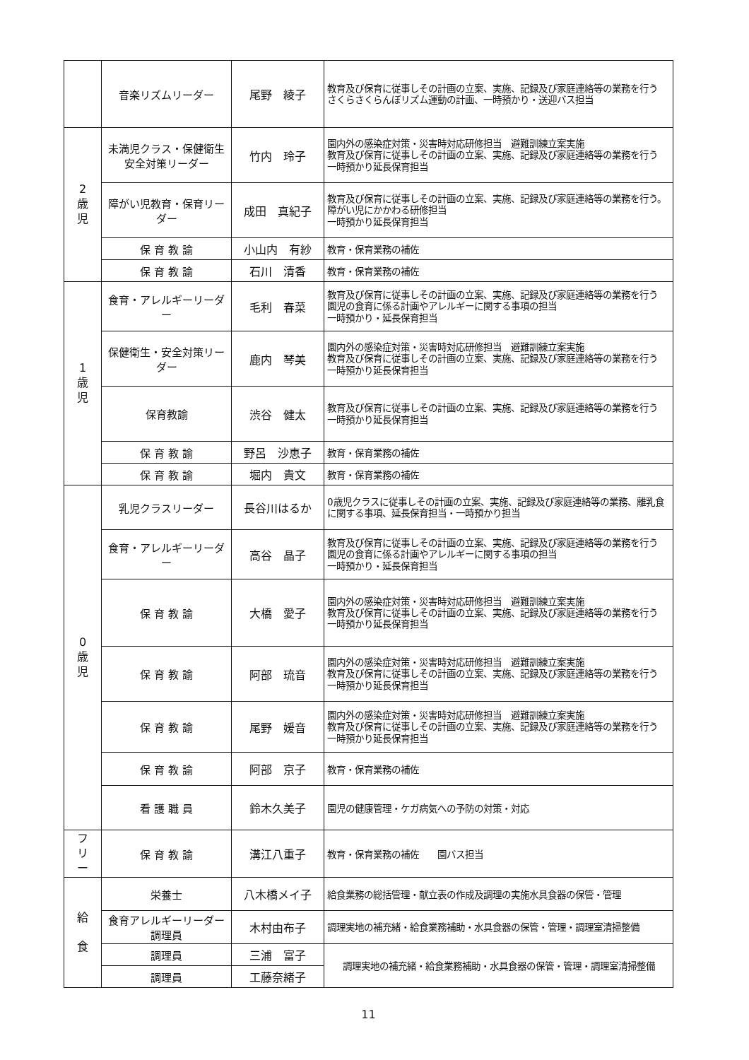| | 音楽リズムリーダー | 尾野 綾子 | 教育及び保育に従事しその計画の立案、実施、記録及び家庭連絡等の業務を行う さくらさくらんぼリズム運動の計画、一時預かり・送迎バス担当 |
| 2 歳 児 | 未満児クラス・保健衛生安全対策リーダー | 竹内 玲子 | 園内外の感染症対策・災害時対応研修担当 避難訓練立案実施 教育及び保育に従事しその計画の立案、実施、記録及び家庭連絡等の業務を行う 一時預かり延長保育担当 |
| | 障がい児教育・保育リーダー | 成田 真紀子 | 教育及び保育に従事しその計画の立案、実施、記録及び家庭連絡等の業務を行う。障がい児にかかわる研修担当 一時預かり延長保育担当 |
| | 保 育 教 諭 | 小山内 有紗 | 教育・保育業務の補佐 |
| | 保 育 教 諭 | 石川 清香 | 教育・保育業務の補佐 |
| 1 歳 児 | 食育・アレルギーリーダー | 毛利 春菜 | 教育及び保育に従事しその計画の立案、実施、記録及び家庭連絡等の業務を行う 園児の食育に係る計画やアレルギーに関する事項の担当 一時預かり・延長保育担当 |
| | 保健衛生・安全対策リーダー | 鹿内 琴美 | 園内外の感染症対策・災害時対応研修担当 避難訓練立案実施 教育及び保育に従事しその計画の立案、実施、記録及び家庭連絡等の業務を行う 一時預かり延長保育担当 |
| | 保育教諭 | 渋谷 健太 | 教育及び保育に従事しその計画の立案、実施、記録及び家庭連絡等の業務を行う 一時預かり延長保育担当 |
| | 保 育 教 諭 | 野呂 沙恵子 | 教育・保育業務の補佐 |
| | 保 育 教 諭 | 堀内 貴文 | 教育・保育業務の補佐 |
| 0 歳 児 | 乳児クラスリーダー | 長谷川はるか | 0歳児クラスに従事しその計画の立案、実施、記録及び家庭連絡等の業務、離乳食に関する事項、延長保育担当・一時預かり担当 |
| | 食育・アレルギーリーダー | 高谷 晶子 | 教育及び保育に従事しその計画の立案、実施、記録及び家庭連絡等の業務を行う 園児の食育に係る計画やアレルギーに関する事項の担当 一時預かり・延長保育担当 |
| | 保 育 教 諭 | 大橋 愛子 | 園内外の感染症対策・災害時対応研修担当 避難訓練立案実施 教育及び保育に従事しその計画の立案、実施、記録及び家庭連絡等の業務を行う 一時預かり延長保育担当 |
| | 保 育 教 諭 | 阿部 琉音 | 園内外の感染症対策・災害時対応研修担当 避難訓練立案実施 教育及び保育に従事しその計画の立案、実施、記録及び家庭連絡等の業務を行う 一時預かり延長保育担当 |
| | 保 育 教 諭 | 尾野 媛音 | 園内外の感染症対策・災害時対応研修担当 避難訓練立案実施 教育及び保育に従事しその計画の立案、実施、記録及び家庭連絡等の業務を行う 一時預かり延長保育担当 |
| | 保 育 教 諭 | 阿部 京子 | 教育・保育業務の補佐 |
| | 看 護 職 員 | 鈴木久美子 | 園児の健康管理・ケガ病気への予防の対策・対応 |
| フ リ ー | 保 育 教 諭 | 溝江八重子 | 教育・保育業務の補佐 園バス担当 |
| 給 食 | 栄養士 | 八木橋メイ子 | 給食業務の総括管理・献立表の作成及調理の実施水具食器の保管・管理 |
| | 食育アレルギーリーダー 調理員 | 木村由布子 | 調理実地の補充緒・給食業務補助・水具食器の保管・管理・調理室清掃整備 |
| | 調理員 | 三浦 富子 | 調理実地の補充緒・給食業務補助・水具食器の保管・管理・調理室清掃整備 |
| | 調理員 | 工藤奈緒子 | |
11